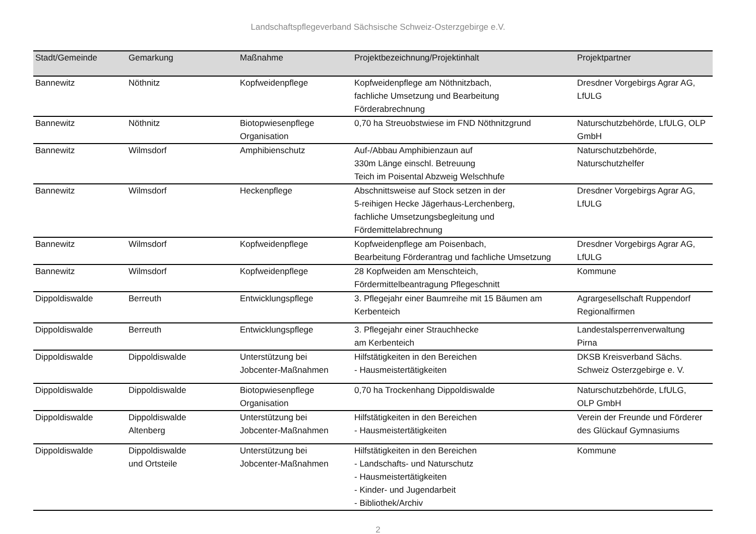Landschaftspflegeverband Sächsische Schweiz-Osterzgebirge e.V.
| Stadt/Gemeinde | Gemarkung | Maßnahme | Projektbezeichnung/Projektinhalt | Projektpartner |
| --- | --- | --- | --- | --- |
| Bannewitz | Nöthnitz | Kopfweidenpflege | Kopfweidenpflege am Nöthnitzbach, fachliche Umsetzung und Bearbeitung Förderabrechnung | Dresdner Vorgebirgs Agrar AG, LfULG |
| Bannewitz | Nöthnitz | Biotopwiesenpflege Organisation | 0,70 ha Streuobstwiese im FND Nöthnitzgrund | Naturschutzbehörde, LfULG, OLP GmbH |
| Bannewitz | Wilmsdorf | Amphibienschutz | Auf-/Abbau Amphibienzaun auf 330m Länge einschl. Betreuung Teich im Poisental Abzweig Welschhufe | Naturschutzbehörde, Naturschutzhelfer |
| Bannewitz | Wilmsdorf | Heckenpflege | Abschnittsweise auf Stock setzen in der 5-reihigen Hecke Jägerhaus-Lerchenberg, fachliche Umsetzungsbegleitung und Fördemittelabrechnung | Dresdner Vorgebirgs Agrar AG, LfULG |
| Bannewitz | Wilmsdorf | Kopfweidenpflege | Kopfweidenpflege am Poisenbach, Bearbeitung Förderantrag und fachliche Umsetzung | Dresdner Vorgebirgs Agrar AG, LfULG |
| Bannewitz | Wilmsdorf | Kopfweidenpflege | 28 Kopfweiden am Menschteich, Fördermittelbeantragung Pflegeschnitt | Kommune |
| Dippoldiswalde | Berreuth | Entwicklungspflege | 3. Pflegejahr einer Baumreihe mit 15 Bäumen am Kerbenteich | Agrargesellschaft Ruppendorf Regionalfirmen |
| Dippoldiswalde | Berreuth | Entwicklungspflege | 3. Pflegejahr einer Strauchhecke am Kerbenteich | Landestalsperrenverwaltung Pirna |
| Dippoldiswalde | Dippoldiswalde | Unterstützung bei Jobcenter-Maßnahmen | Hilfstätigkeiten in den Bereichen - Hausmeistertätigkeiten | DKSB Kreisverband Sächs. Schweiz Osterzgebirge e. V. |
| Dippoldiswalde | Dippoldiswalde | Biotopwiesenpflege Organisation | 0,70 ha Trockenhang Dippoldiswalde | Naturschutzbehörde, LfULG, OLP GmbH |
| Dippoldiswalde | Dippoldiswalde Altenberg | Unterstützung bei Jobcenter-Maßnahmen | Hilfstätigkeiten in den Bereichen - Hausmeistertätigkeiten | Verein der Freunde und Förderer des Glückauf Gymnasiums |
| Dippoldiswalde | Dippoldiswalde und Ortsteile | Unterstützung bei Jobcenter-Maßnahmen | Hilfstätigkeiten in den Bereichen - Landschafts- und Naturschutz - Hausmeistertätigkeiten - Kinder- und Jugendarbeit - Bibliothek/Archiv | Kommune |
2